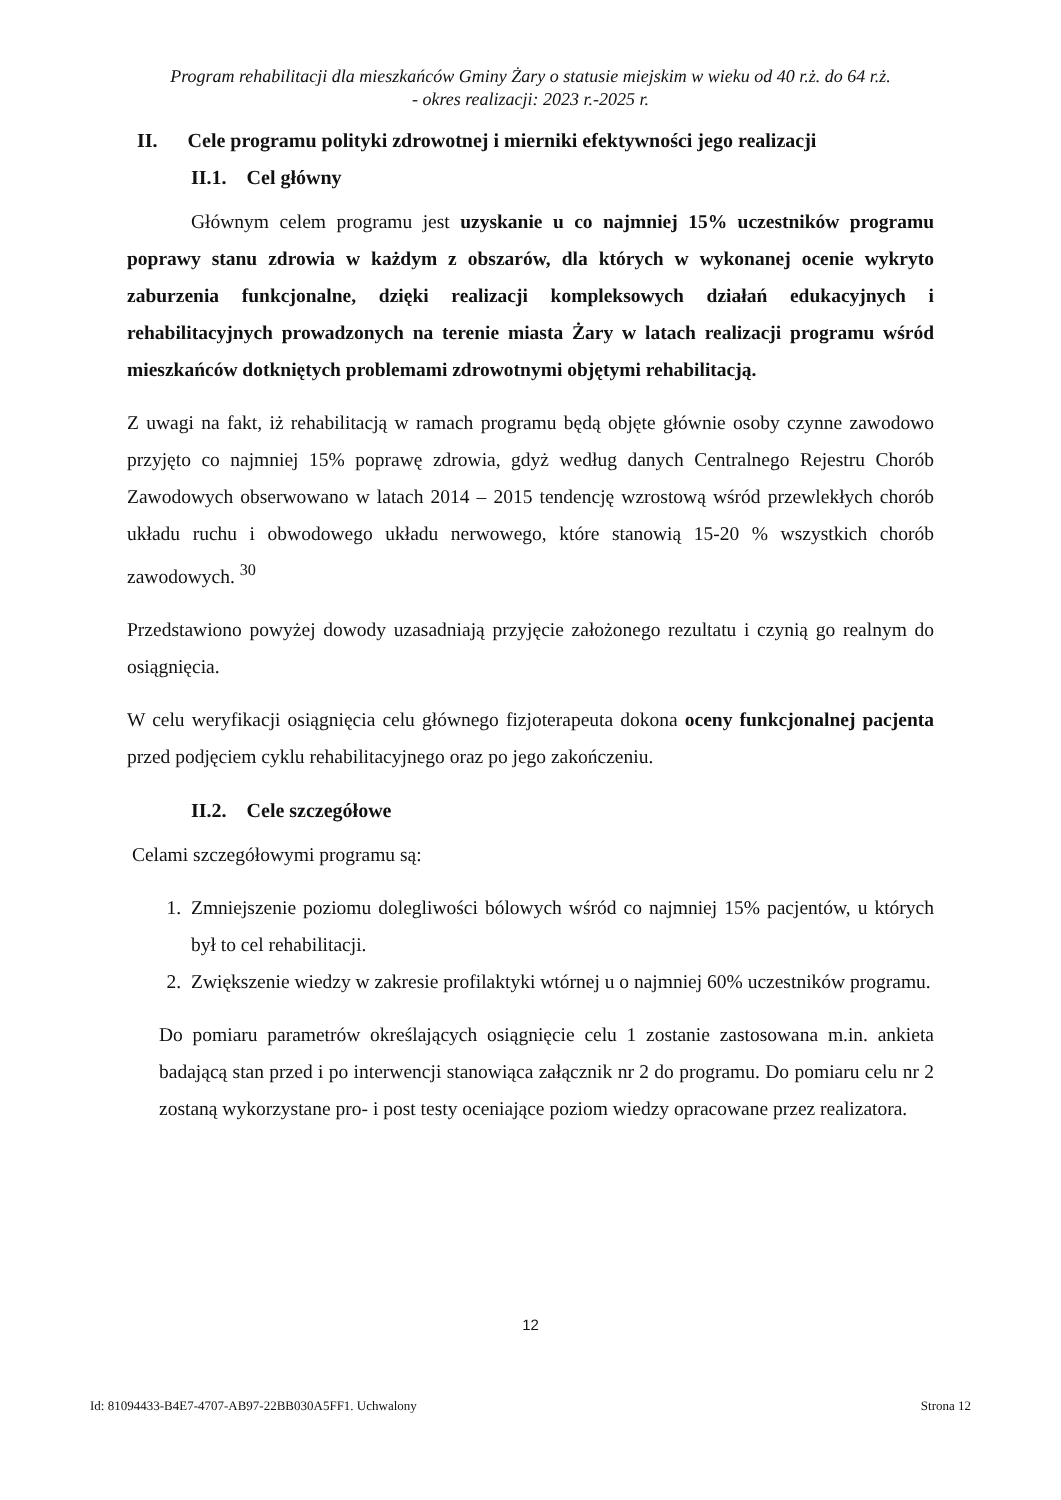Program rehabilitacji dla mieszkańców Gminy Żary o statusie miejskim w wieku od 40 r.ż. do 64 r.ż.
- okres realizacji: 2023 r.-2025 r.
II. Cele programu polityki zdrowotnej i mierniki efektywności jego realizacji
II.1. Cel główny
Głównym celem programu jest uzyskanie u co najmniej 15% uczestników programu poprawy stanu zdrowia w każdym z obszarów, dla których w wykonanej ocenie wykryto zaburzenia funkcjonalne, dzięki realizacji kompleksowych działań edukacyjnych i rehabilitacyjnych prowadzonych na terenie miasta Żary w latach realizacji programu wśród mieszkańców dotkniętych problemami zdrowotnymi objętymi rehabilitacją.
Z uwagi na fakt, iż rehabilitacją w ramach programu będą objęte głównie osoby czynne zawodowo przyjęto co najmniej 15% poprawę zdrowia, gdyż według danych Centralnego Rejestru Chorób Zawodowych obserwowano w latach 2014 – 2015 tendencję wzrostową wśród przewlekłych chorób układu ruchu i obwodowego układu nerwowego, które stanowią 15-20 % wszystkich chorób zawodowych. <sup>30</sup>
Przedstawiono powyżej dowody uzasadniają przyjęcie założonego rezultatu i czynią go realnym do osiągnięcia.
W celu weryfikacji osiągnięcia celu głównego fizjoterapeuta dokona oceny funkcjonalnej pacjenta przed podjęciem cyklu rehabilitacyjnego oraz po jego zakończeniu.
II.2. Cele szczegółowe
Celami szczegółowymi programu są:
1. Zmniejszenie poziomu dolegliwości bólowych wśród co najmniej 15% pacjentów, u których był to cel rehabilitacji.
2. Zwiększenie wiedzy w zakresie profilaktyki wtórnej u o najmniej 60% uczestników programu.
Do pomiaru parametrów określających osiągnięcie celu 1 zostanie zastosowana m.in. ankieta badającą stan przed i po interwencji stanowiąca załącznik nr 2 do programu. Do pomiaru celu nr 2 zostaną wykorzystane pro- i post testy oceniające poziom wiedzy opracowane przez realizatora.
12
Id: 81094433-B4E7-4707-AB97-22BB030A5FF1. Uchwalony Strona 12